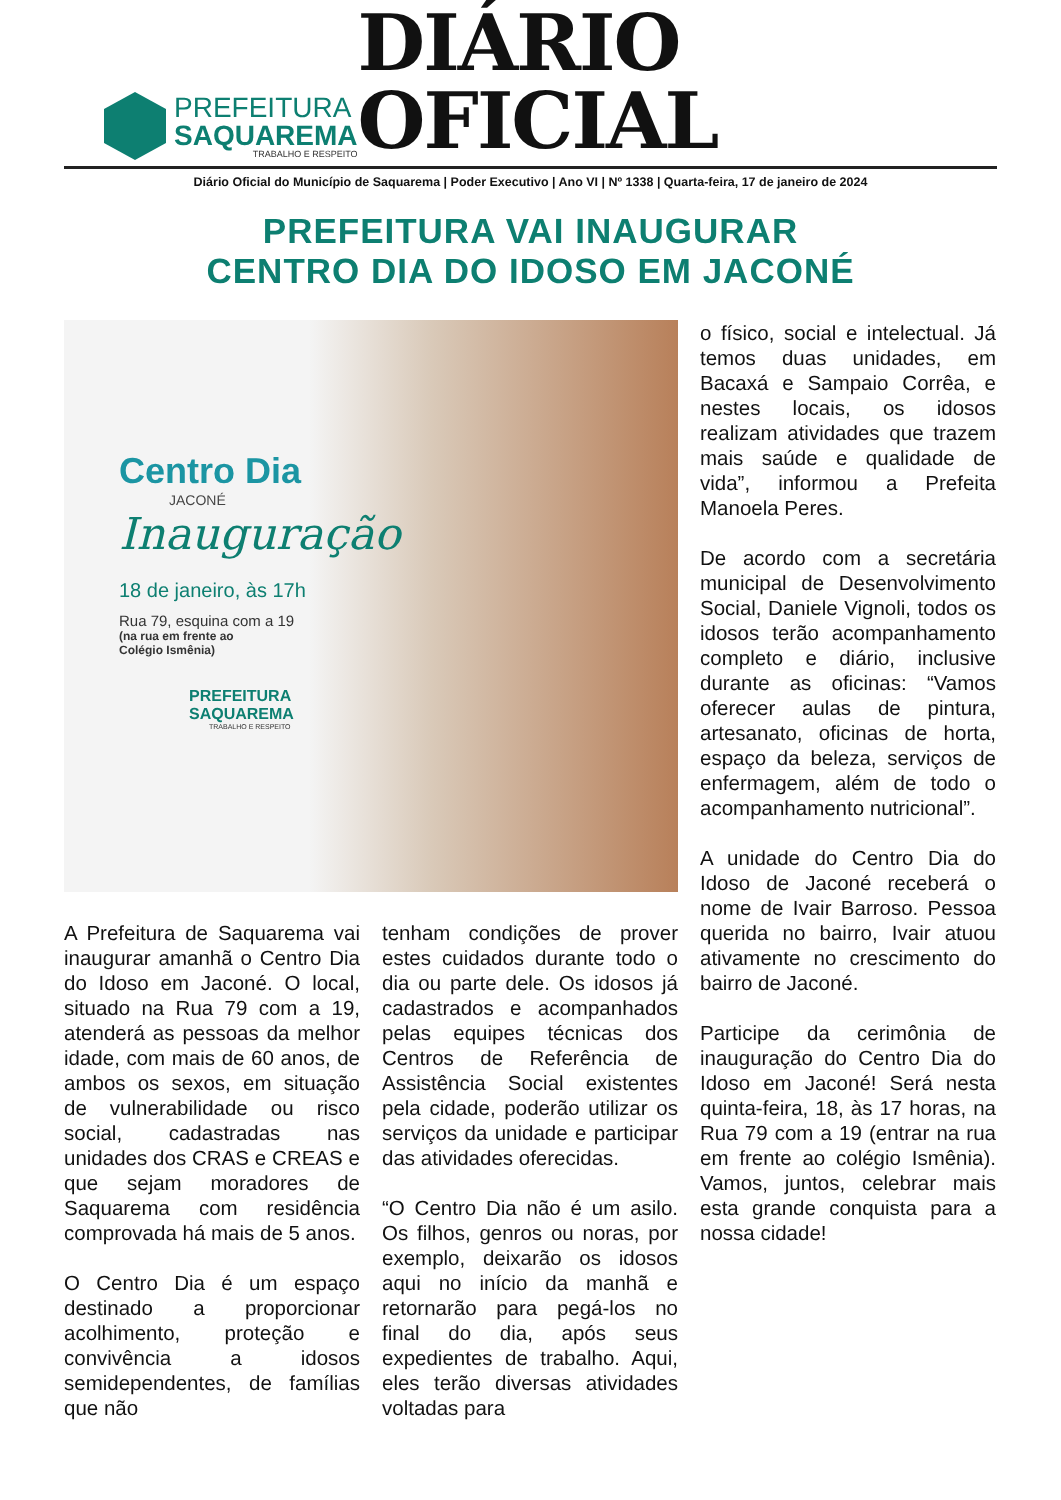PREFEITURA
SAQUAREMA
TRABALHO E RESPEITO
DIÁRIO OFICIAL
Diário Oficial do Município de Saquarema | Poder Executivo | Ano VI | Nº 1338 | Quarta-feira, 17 de janeiro de 2024
PREFEITURA VAI INAUGURAR
CENTRO DIA DO IDOSO EM JACONÉ
Centro Dia
JACONÉ
Inauguração
18 de janeiro, às 17h
Rua 79, esquina com a 19
(na rua em frente ao
Colégio Ismênia)
PREFEITURA
SAQUAREMA
TRABALHO E RESPEITO
A Prefeitura de Saquarema vai inaugurar amanhã o Centro Dia do Idoso em Jaconé. O local, situado na Rua 79 com a 19, atenderá as pessoas da melhor idade, com mais de 60 anos, de ambos os sexos, em situação de vulnerabilidade ou risco social, cadastradas nas unidades dos CRAS e CREAS e que sejam moradores de Saquarema com residência comprovada há mais de 5 anos.
O Centro Dia é um espaço destinado a proporcionar acolhimento, proteção e convivência a idosos semidependentes, de famílias que não
tenham condições de prover estes cuidados durante todo o dia ou parte dele. Os idosos já cadastrados e acompanhados pelas equipes técnicas dos Centros de Referência de Assistência Social existentes pela cidade, poderão utilizar os serviços da unidade e participar das atividades oferecidas.
“O Centro Dia não é um asilo. Os filhos, genros ou noras, por exemplo, deixarão os idosos aqui no início da manhã e retornarão para pegá-los no final do dia, após seus expedientes de trabalho. Aqui, eles terão diversas atividades voltadas para
o físico, social e intelectual. Já temos duas unidades, em Bacaxá e Sampaio Corrêa, e nestes locais, os idosos realizam atividades que trazem mais saúde e qualidade de vida”, informou a Prefeita Manoela Peres.
De acordo com a secretária municipal de Desenvolvimento Social, Daniele Vignoli, todos os idosos terão acompanhamento completo e diário, inclusive durante as oficinas: “Vamos oferecer aulas de pintura, artesanato, oficinas de horta, espaço da beleza, serviços de enfermagem, além de todo o acompanhamento nutricional”.
A unidade do Centro Dia do Idoso de Jaconé receberá o nome de Ivair Barroso. Pessoa querida no bairro, Ivair atuou ativamente no crescimento do bairro de Jaconé.
Participe da cerimônia de inauguração do Centro Dia do Idoso em Jaconé! Será nesta quinta-feira, 18, às 17 horas, na Rua 79 com a 19 (entrar na rua em frente ao colégio Ismênia). Vamos, juntos, celebrar mais esta grande conquista para a nossa cidade!